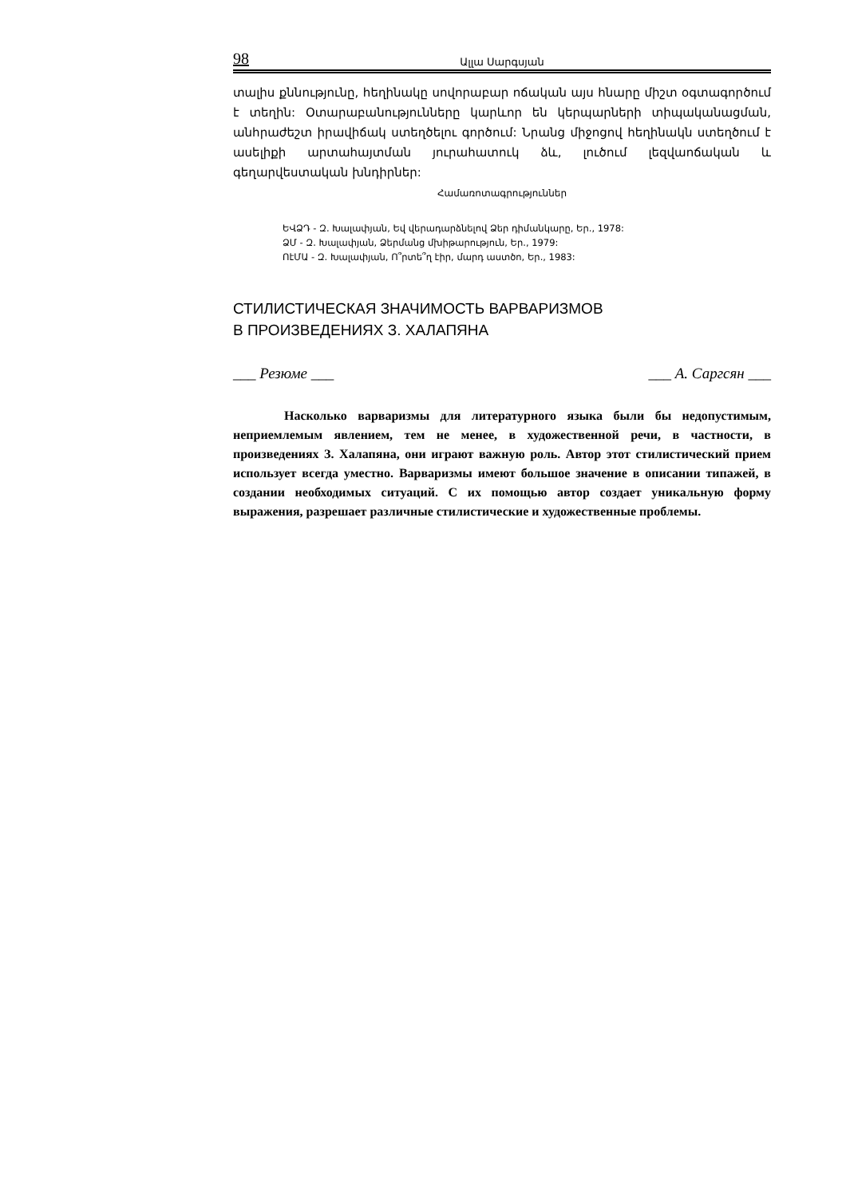98 Ալլա Սարգսյան
տալիս քննությունը, հեղինակը սովորաբար ոճական այս հնարը միշտ օգտագործում է տեղին: Օտարաբանությունները կարևոր են կերպարների տիպականացման, անհրաժեշտ իրավիճակ ստեղծելու գործում: Նրանց միջոցով հեղինակն ստեղծում է ասելիքի արտահայտման յուրահատուկ ձև, լուծում լեզվաոճական և գեղարվեստական խնդիրներ:
Համառոտագրություններ
ԵՎՁԴ - Զ. Խալափյան, Եվ վերադարձնելով Ձեր դիմանկարը, Եր., 1978:
ՁՄ - Զ. Խալափյան, Ձերմանց մխիթարություն, Եր., 1979:
ՈէՄԱ - Զ. Խալափյան, Ո՞րտե՞ղ էիր, մարդ աստծո, Եր., 1983:
СТИЛИСТИЧЕСКАЯ ЗНАЧИМОСТЬ ВАРВАРИЗМОВ
В ПРОИЗВЕДЕНИЯХ З. ХАЛАПЯНА
___ Резюме ___ ___ А. Саргсян ___
Насколько варваризмы для литературного языка были бы недопустимым, неприемлемым явлением, тем не менее, в художественной речи, в частности, в произведениях З. Халапяна, они играют важную роль. Автор этот стилистический прием использует всегда уместно. Варваризмы имеют большое значение в описании типажей, в создании необходимых ситуаций. С их помощью автор создает уникальную форму выражения, разрешает различные стилистические и художественные проблемы.